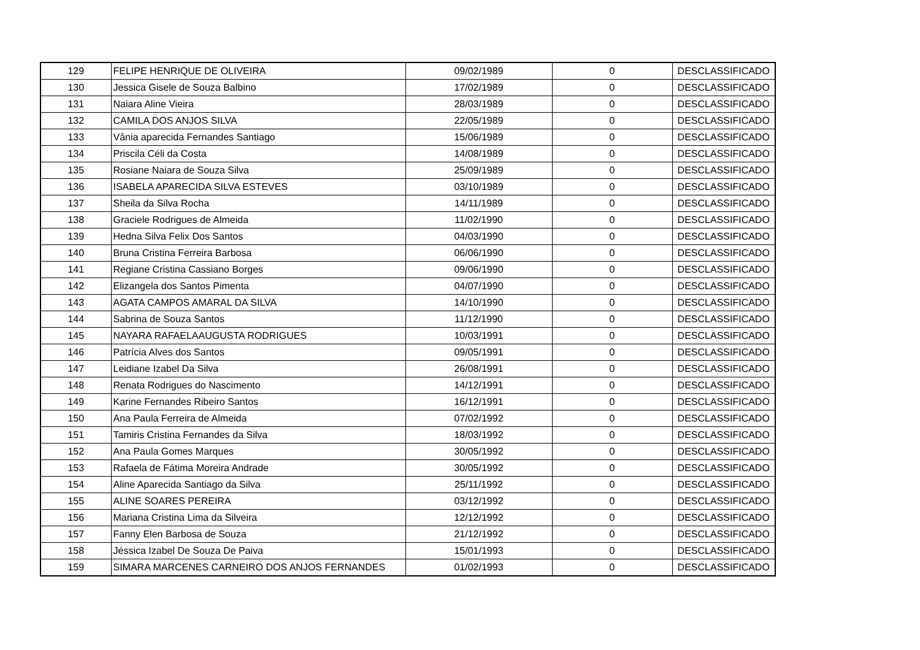| 129 | FELIPE HENRIQUE DE OLIVEIRA | 09/02/1989 | 0 | DESCLASSIFICADO |
| 130 | Jessica Gisele de Souza Balbino | 17/02/1989 | 0 | DESCLASSIFICADO |
| 131 | Naiara Aline Vieira | 28/03/1989 | 0 | DESCLASSIFICADO |
| 132 | CAMILA DOS ANJOS SILVA | 22/05/1989 | 0 | DESCLASSIFICADO |
| 133 | Vânia aparecida Fernandes Santiago | 15/06/1989 | 0 | DESCLASSIFICADO |
| 134 | Priscila Céli da Costa | 14/08/1989 | 0 | DESCLASSIFICADO |
| 135 | Rosiane Naiara de Souza Silva | 25/09/1989 | 0 | DESCLASSIFICADO |
| 136 | ISABELA APARECIDA SILVA ESTEVES | 03/10/1989 | 0 | DESCLASSIFICADO |
| 137 | Sheila da Silva Rocha | 14/11/1989 | 0 | DESCLASSIFICADO |
| 138 | Graciele Rodrigues de Almeida | 11/02/1990 | 0 | DESCLASSIFICADO |
| 139 | Hedna Silva Felix Dos Santos | 04/03/1990 | 0 | DESCLASSIFICADO |
| 140 | Bruna Cristina Ferreira Barbosa | 06/06/1990 | 0 | DESCLASSIFICADO |
| 141 | Regiane Cristina Cassiano Borges | 09/06/1990 | 0 | DESCLASSIFICADO |
| 142 | Elizangela dos Santos Pimenta | 04/07/1990 | 0 | DESCLASSIFICADO |
| 143 | AGATA CAMPOS AMARAL DA SILVA | 14/10/1990 | 0 | DESCLASSIFICADO |
| 144 | Sabrina de Souza Santos | 11/12/1990 | 0 | DESCLASSIFICADO |
| 145 | NAYARA RAFAELAAUGUSTA RODRIGUES | 10/03/1991 | 0 | DESCLASSIFICADO |
| 146 | Patrícia Alves dos Santos | 09/05/1991 | 0 | DESCLASSIFICADO |
| 147 | Leidiane Izabel Da Silva | 26/08/1991 | 0 | DESCLASSIFICADO |
| 148 | Renata Rodrigues do Nascimento | 14/12/1991 | 0 | DESCLASSIFICADO |
| 149 | Karine Fernandes Ribeiro Santos | 16/12/1991 | 0 | DESCLASSIFICADO |
| 150 | Ana Paula Ferreira de Almeida | 07/02/1992 | 0 | DESCLASSIFICADO |
| 151 | Tamiris Cristina Fernandes da Silva | 18/03/1992 | 0 | DESCLASSIFICADO |
| 152 | Ana Paula Gomes Marques | 30/05/1992 | 0 | DESCLASSIFICADO |
| 153 | Rafaela de Fátima Moreira Andrade | 30/05/1992 | 0 | DESCLASSIFICADO |
| 154 | Aline Aparecida Santiago da Silva | 25/11/1992 | 0 | DESCLASSIFICADO |
| 155 | ALINE SOARES PEREIRA | 03/12/1992 | 0 | DESCLASSIFICADO |
| 156 | Mariana Cristina Lima da Silveira | 12/12/1992 | 0 | DESCLASSIFICADO |
| 157 | Fanny Elen Barbosa de Souza | 21/12/1992 | 0 | DESCLASSIFICADO |
| 158 | Jéssica Izabel De Souza De Paiva | 15/01/1993 | 0 | DESCLASSIFICADO |
| 159 | SIMARA MARCENES CARNEIRO DOS ANJOS FERNANDES | 01/02/1993 | 0 | DESCLASSIFICADO |